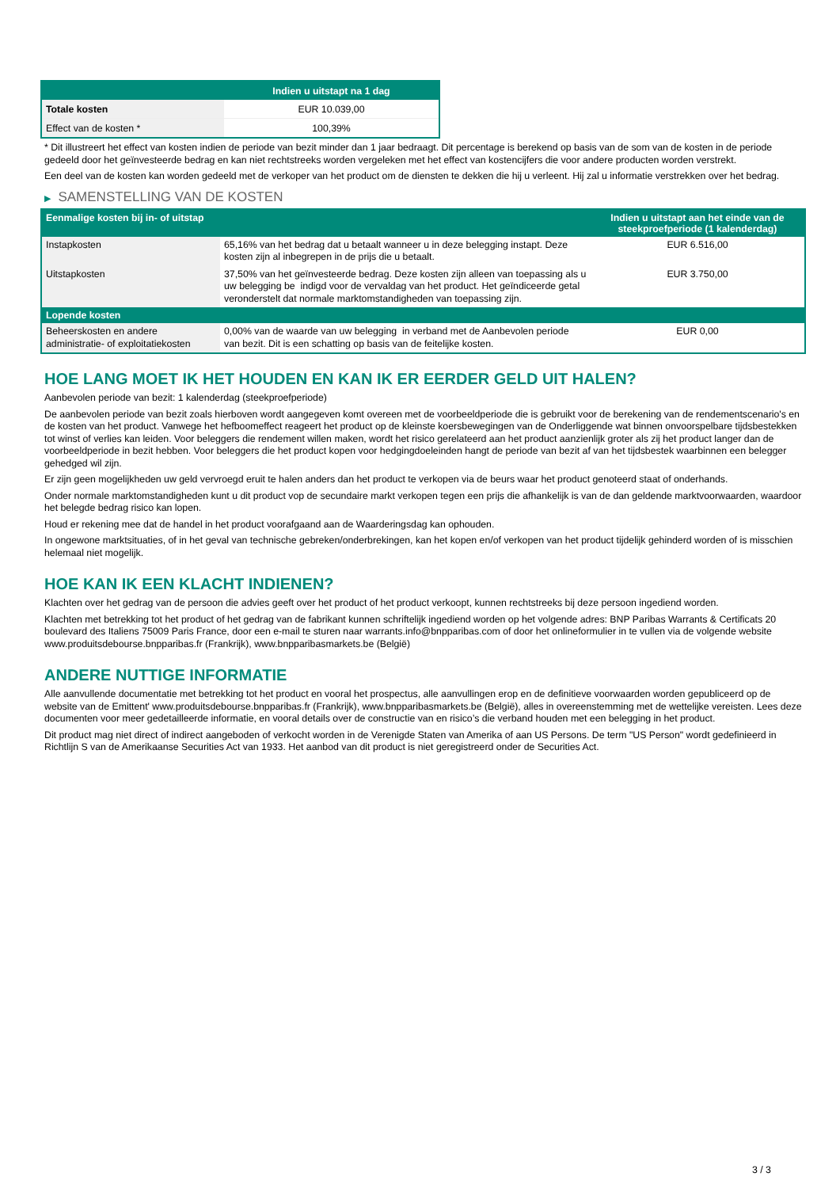| | Indien u uitstapt na 1 dag |
| --- | --- |
| Totale kosten | EUR 10.039,00 |
| Effect van de kosten * | 100,39% |
* Dit illustreert het effect van kosten indien de periode van bezit minder dan 1 jaar bedraagt. Dit percentage is berekend op basis van de som van de kosten in de periode gedeeld door het geïnvesteerde bedrag en kan niet rechtstreeks worden vergeleken met het effect van kostencijfers die voor andere producten worden verstrekt.
Een deel van de kosten kan worden gedeeld met de verkoper van het product om de diensten te dekken die hij u verleent. Hij zal u informatie verstrekken over het bedrag.
▶ SAMENSTELLING VAN DE KOSTEN
| Eenmalige kosten bij in- of uitstap | | Indien u uitstapt aan het einde van de steekproefperiode (1 kalenderdag) |
| --- | --- | --- |
| Instapkosten | 65,16% van het bedrag dat u betaalt wanneer u in deze belegging instapt. Deze kosten zijn al inbegrepen in de prijs die u betaalt. | EUR 6.516,00 |
| Uitstapkosten | 37,50% van het geïnvesteerde bedrag. Deze kosten zijn alleen van toepassing als u uw belegging be indigd voor de vervaldag van het product. Het geïndiceerde getal veronderstelt dat normale marktomstandigheden van toepassing zijn. | EUR 3.750,00 |
| Lopende kosten | | |
| Beheerskosten en andere administratie- of exploitatiekosten | 0,00% van de waarde van uw belegging in verband met de Aanbevolen periode van bezit. Dit is een schatting op basis van de feitelijke kosten. | EUR 0,00 |
HOE LANG MOET IK HET HOUDEN EN KAN IK ER EERDER GELD UIT HALEN?
Aanbevolen periode van bezit: 1 kalenderdag (steekproefperiode)
De aanbevolen periode van bezit zoals hierboven wordt aangegeven komt overeen met de voorbeeldperiode die is gebruikt voor de berekening van de rendementscenario's en de kosten van het product. Vanwege het hefboomeffect reageert het product op de kleinste koersbewegingen van de Onderliggende wat binnen onvoorspelbare tijdsbestekken tot winst of verlies kan leiden. Voor beleggers die rendement willen maken, wordt het risico gerelateerd aan het product aanzienlijk groter als zij het product langer dan de voorbeeldperiode in bezit hebben. Voor beleggers die het product kopen voor hedgingdoeleinden hangt de periode van bezit af van het tijdsbestek waarbinnen een belegger gehedged wil zijn.
Er zijn geen mogelijkheden uw geld vervroegd eruit te halen anders dan het product te verkopen via de beurs waar het product genoteerd staat of onderhands.
Onder normale marktomstandigheden kunt u dit product vop de secundaire markt verkopen tegen een prijs die afhankelijk is van de dan geldende marktvoorwaarden, waardoor het belegde bedrag risico kan lopen.
Houd er rekening mee dat de handel in het product voorafgaand aan de Waarderingsdag kan ophouden.
In ongewone marktsituaties, of in het geval van technische gebreken/onderbrekingen, kan het kopen en/of verkopen van het product tijdelijk gehinderd worden of is misschien helemaal niet mogelijk.
HOE KAN IK EEN KLACHT INDIENEN?
Klachten over het gedrag van de persoon die advies geeft over het product of het product verkoopt, kunnen rechtstreeks bij deze persoon ingediend worden.
Klachten met betrekking tot het product of het gedrag van de fabrikant kunnen schriftelijk ingediend worden op het volgende adres: BNP Paribas Warrants & Certificats 20 boulevard des Italiens 75009 Paris France, door een e-mail te sturen naar warrants.info@bnpparibas.com of door het onlineformulier in te vullen via de volgende website www.produitsdebourse.bnpparibas.fr (Frankrijk), www.bnpparibasmarkets.be (België)
ANDERE NUTTIGE INFORMATIE
Alle aanvullende documentatie met betrekking tot het product en vooral het prospectus, alle aanvullingen erop en de definitieve voorwaarden worden gepubliceerd op de website van de Emittent' www.produitsdebourse.bnpparibas.fr (Frankrijk), www.bnpparibasmarkets.be (België), alles in overeenstemming met de wettelijke vereisten. Lees deze documenten voor meer gedetailleerde informatie, en vooral details over de constructie van en risico’s die verband houden met een belegging in het product.
Dit product mag niet direct of indirect aangeboden of verkocht worden in de Verenigde Staten van Amerika of aan US Persons. De term "US Person" wordt gedefinieerd in Richtlijn S van de Amerikaanse Securities Act van 1933. Het aanbod van dit product is niet geregistreerd onder de Securities Act.
3 / 3